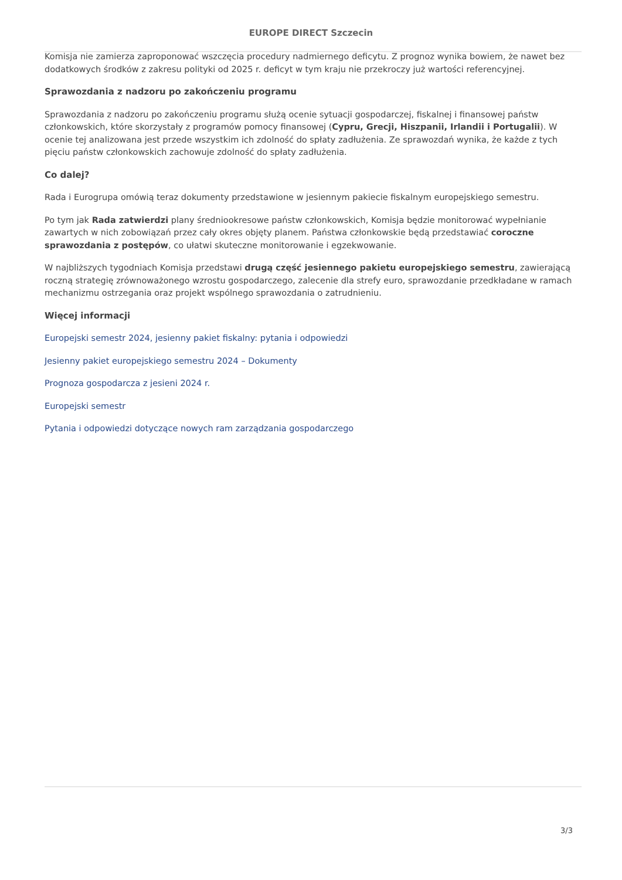EUROPE DIRECT Szczecin
Komisja nie zamierza zaproponować wszczęcia procedury nadmiernego deficytu. Z prognoz wynika bowiem, że nawet bez dodatkowych środków z zakresu polityki od 2025 r. deficyt w tym kraju nie przekroczy już wartości referencyjnej.
Sprawozdania z nadzoru po zakończeniu programu
Sprawozdania z nadzoru po zakończeniu programu służą ocenie sytuacji gospodarczej, fiskalnej i finansowej państw członkowskich, które skorzystały z programów pomocy finansowej (Cypru, Grecji, Hiszpanii, Irlandii i Portugalii). W ocenie tej analizowana jest przede wszystkim ich zdolność do spłaty zadłużenia. Ze sprawozdań wynika, że każde z tych pięciu państw członkowskich zachowuje zdolność do spłaty zadłużenia.
Co dalej?
Rada i Eurogrupa omówią teraz dokumenty przedstawione w jesiennym pakiecie fiskalnym europejskiego semestru.
Po tym jak Rada zatwierdzi plany średniookresowe państw członkowskich, Komisja będzie monitorować wypełnianie zawartych w nich zobowiązań przez cały okres objęty planem. Państwa członkowskie będą przedstawiać coroczne sprawozdania z postępów, co ułatwi skuteczne monitorowanie i egzekwowanie.
W najbliższych tygodniach Komisja przedstawi drugą część jesiennego pakietu europejskiego semestru, zawierającą roczną strategię zrównoważonego wzrostu gospodarczego, zalecenie dla strefy euro, sprawozdanie przedkładane w ramach mechanizmu ostrzegania oraz projekt wspólnego sprawozdania o zatrudnieniu.
Więcej informacji
Europejski semestr 2024, jesienny pakiet fiskalny: pytania i odpowiedzi
Jesienny pakiet europejskiego semestru 2024 – Dokumenty
Prognoza gospodarcza z jesieni 2024 r.
Europejski semestr
Pytania i odpowiedzi dotyczące nowych ram zarządzania gospodarczego
3/3